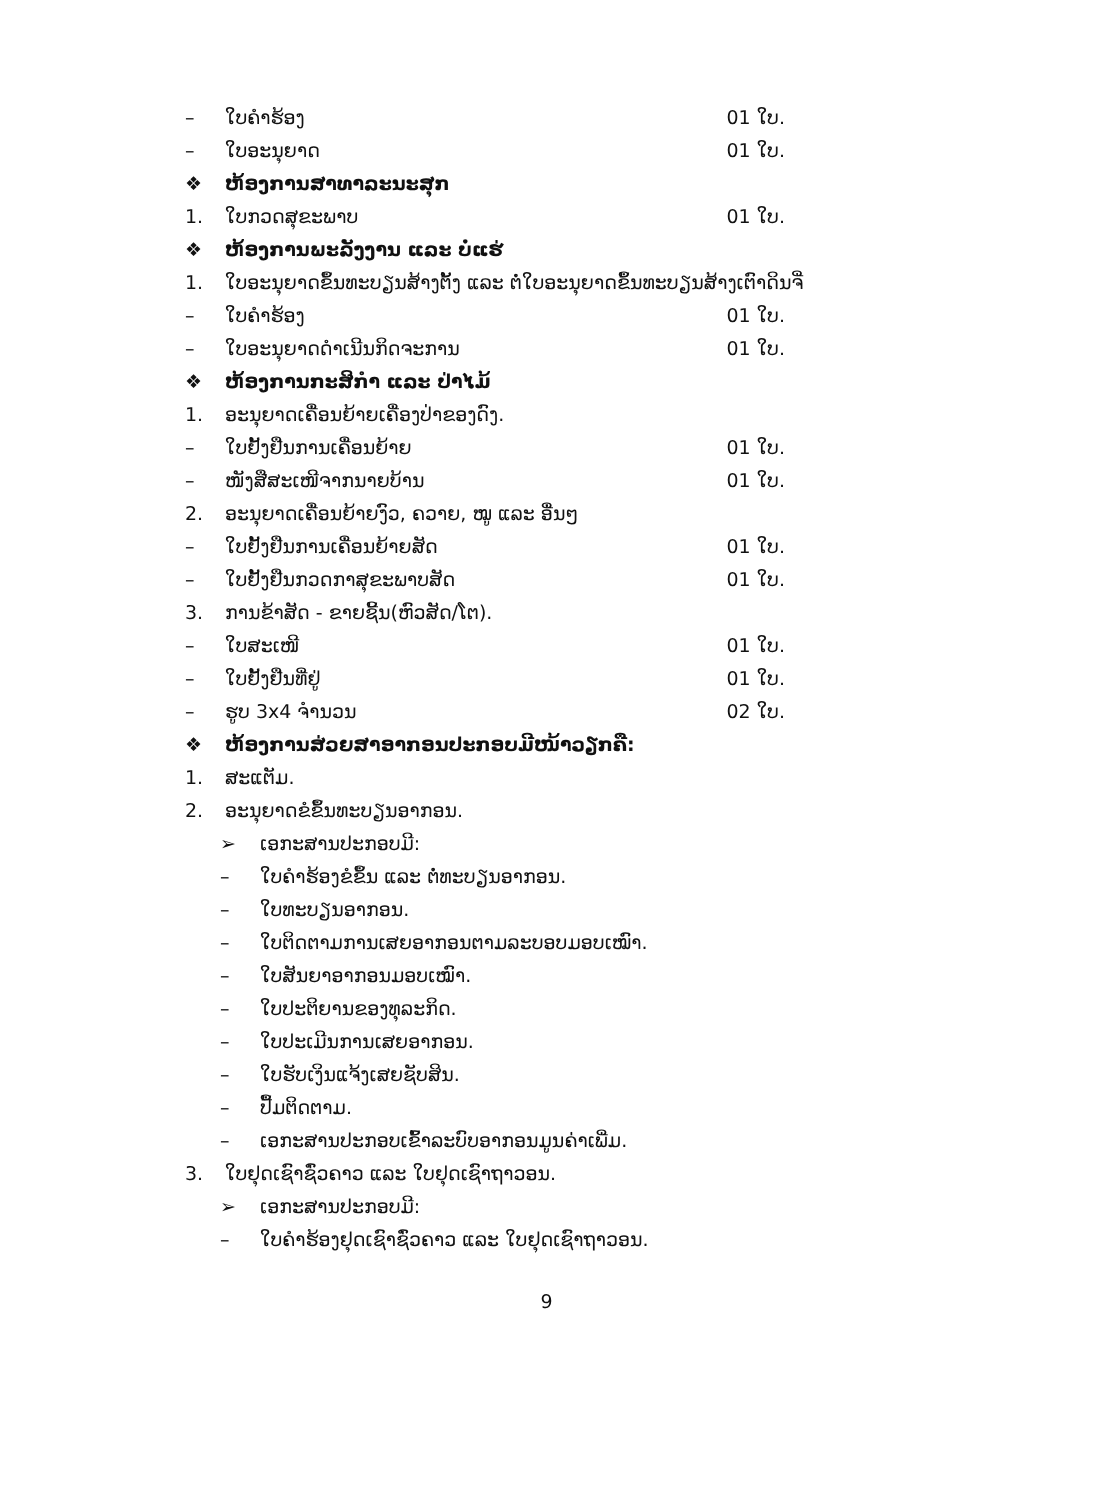– ໃບຄຳຮ້ອງ 01 ໃບ.
– ໃບອະນຸຍາດ 01 ໃບ.
❖ ຫ້ອງການສາທາລະນະສຸກ
1. ໃບກວດສຸຂະພາບ 01 ໃບ.
❖ ຫ້ອງການພະລັງງານ ແລະ ບໍ່ແຮ່
1. ໃບອະນຸຍາດຂຶ້ນທະບຽນສ້າງຕັ້ງ ແລະ ຕໍ່ໃບອະນຸຍາດຂຶ້ນທະບຽນສ້າງເຕົາດິນຈີ່
– ໃບຄຳຮ້ອງ 01 ໃບ.
– ໃບອະນຸຍາດດຳເນີນກິດຈະການ 01 ໃບ.
❖ ຫ້ອງການກະສິກຳ ແລະ ປ່າໄມ້
1. ອະນຸຍາດເຄື່ອນຍ້າຍເຄື່ອງປ່າຂອງດົງ.
– ໃບຢັ້ງຢືນການເຄື່ອນຍ້າຍ 01 ໃບ.
– ໜັງສືສະເໜີຈາກນາຍບ້ານ 01 ໃບ.
2. ອະນຸຍາດເຄື່ອນຍ້າຍງົວ, ຄວາຍ, ໝູ ແລະ ອື່ນໆ
– ໃບຢັ້ງຢືນການເຄື່ອນຍ້າຍສັດ 01 ໃບ.
– ໃບຢັ້ງຢືນກວດກາສຸຂະພາບສັດ 01 ໃບ.
3. ການຂ້າສັດ - ຂາຍຊີ້ນ(ຫົວສັດ/ໂຕ).
– ໃບສະເໜີ 01 ໃບ.
– ໃບຢັ້ງຢືນທີ່ຢູ່ 01 ໃບ.
– ຮູບ 3x4 ຈຳນວນ 02 ໃບ.
❖ ຫ້ອງການສ່ວຍສາອາກອນປະກອບມີໜ້າວຽກຄື:
1. ສະແຕັມ.
2. ອະນຸຍາດຂໍຂຶ້ນທະບຽນອາກອນ.
➢ ເອກະສານປະກອບມີ:
– ໃບຄຳຮ້ອງຂໍຂຶ້ນ ແລະ ຕໍ່ທະບຽນອາກອນ.
– ໃບທະບຽນອາກອນ.
– ໃບຕິດຕາມການເສຍອາກອນຕາມລະບອບມອບເໝົາ.
– ໃບສັນຍາອາກອນມອບເໝົາ.
– ໃບປະຕິຍານຂອງທຸລະກິດ.
– ໃບປະເມີນການເສຍອາກອນ.
– ໃບຮັບເງິນແຈ້ງເສຍຊັບສິນ.
– ປື້ມຕິດຕາມ.
– ເອກະສານປະກອບເຂົ້າລະບົບອາກອນມູນຄ່າເພີ່ມ.
3. ໃບຢຸດເຊົາຊົ່ວຄາວ ແລະ ໃບຢຸດເຊົາຖາວອນ.
➢ ເອກະສານປະກອບມີ:
– ໃບຄຳຮ້ອງຢຸດເຊົາຊົ່ວຄາວ ແລະ ໃບຢຸດເຊົາຖາວອນ.
9